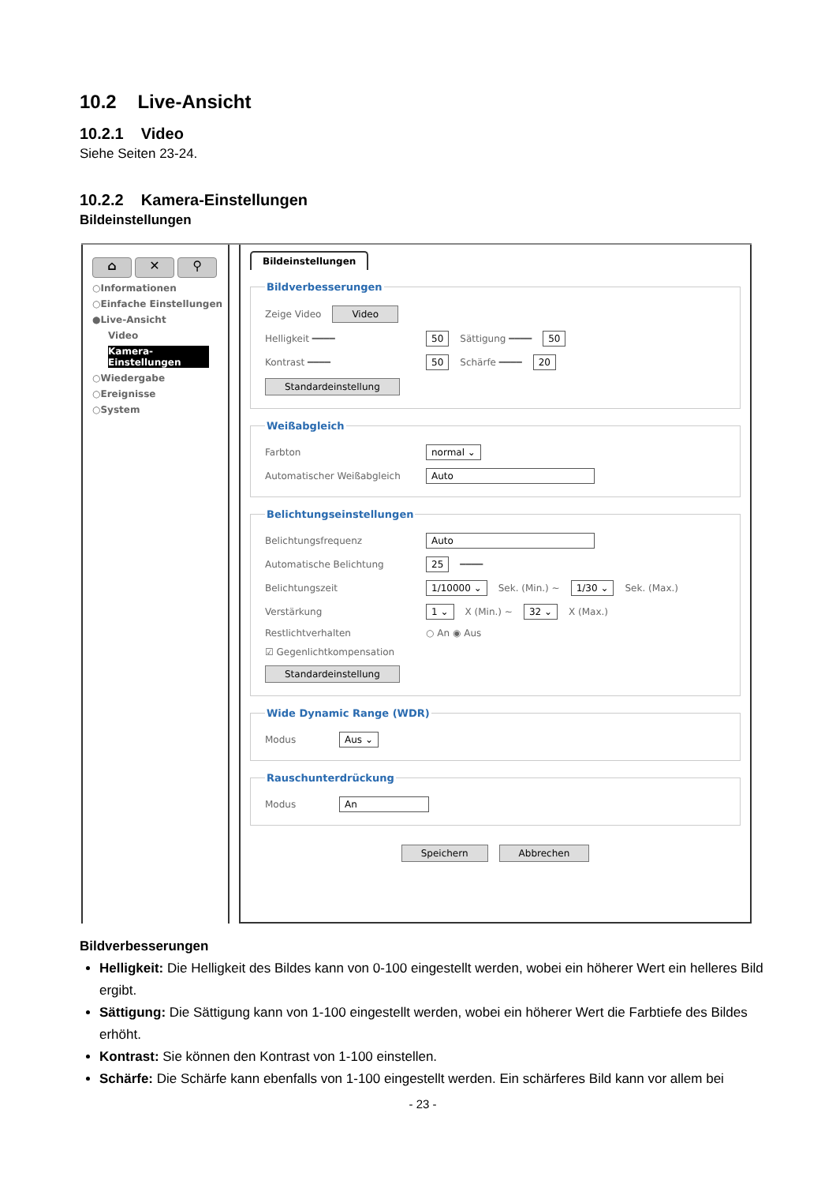10.2 Live-Ansicht
10.2.1 Video
Siehe Seiten 23-24.
10.2.2 Kamera-Einstellungen
Bildeinstellungen
⌂ ✕ ⚲
○Informationen
○Einfache Einstellungen
●Live-Ansicht
Video
Kamera-Einstellungen
○Wiedergabe
○Ereignisse
○System
Bildeinstellungen Bildverbesserungen
Zeige Video Video
Helligkeit ━━━━ 50 Sättigung ━━━━ 50
Kontrast ━━━━ 50 Schärfe ━━━━ 20
Standardeinstellung
Weißabgleich
Farbton normal ⌄
Automatischer Weißabgleich Auto
Belichtungseinstellungen
Belichtungsfrequenz Auto
Automatische Belichtung 25 ━━━━
Belichtungszeit 1/10000 ⌄ Sek. (Min.) ~ 1/30 ⌄ Sek. (Max.)
Verstärkung 1 ⌄ X (Min.) ~ 32 ⌄ X (Max.)
Restlichtverhalten ○ An ◉ Aus
☑ Gegenlichtkompensation
Standardeinstellung
Wide Dynamic Range (WDR)
Modus Aus ⌄
Rauschunterdrückung
Modus An
Speichern Abbrechen
Bildverbesserungen
Helligkeit: Die Helligkeit des Bildes kann von 0-100 eingestellt werden, wobei ein höherer Wert ein helleres Bild ergibt.
Sättigung: Die Sättigung kann von 1-100 eingestellt werden, wobei ein höherer Wert die Farbtiefe des Bildes erhöht.
Kontrast: Sie können den Kontrast von 1-100 einstellen.
Schärfe: Die Schärfe kann ebenfalls von 1-100 eingestellt werden. Ein schärferes Bild kann vor allem bei
- 23 -